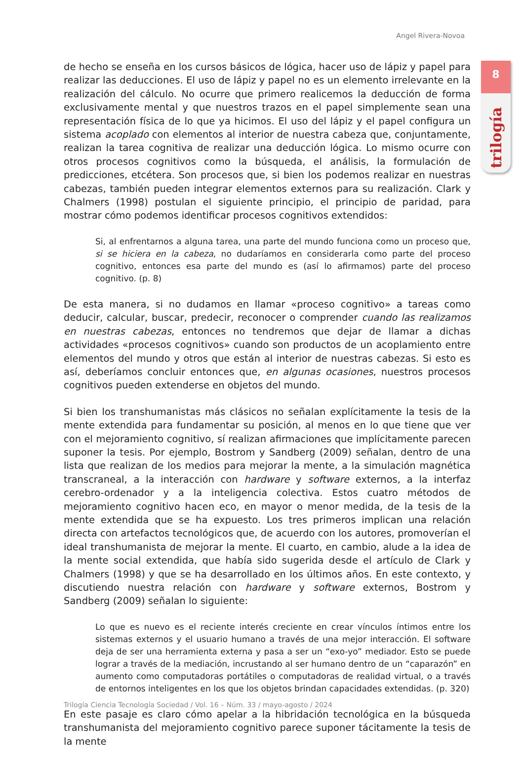Angel Rivera-Novoa
8
trilogía
de hecho se enseña en los cursos básicos de lógica, hacer uso de lápiz y papel para realizar las deducciones. El uso de lápiz y papel no es un elemento irrelevante en la realización del cálculo. No ocurre que primero realicemos la deducción de forma exclusivamente mental y que nuestros trazos en el papel simplemente sean una representación física de lo que ya hicimos. El uso del lápiz y el papel configura un sistema acoplado con elementos al interior de nuestra cabeza que, conjuntamente, realizan la tarea cognitiva de realizar una deducción lógica. Lo mismo ocurre con otros procesos cognitivos como la búsqueda, el análisis, la formulación de predicciones, etcétera. Son procesos que, si bien los podemos realizar en nuestras cabezas, también pueden integrar elementos externos para su realización. Clark y Chalmers (1998) postulan el siguiente principio, el principio de paridad, para mostrar cómo podemos identificar procesos cognitivos extendidos:
Si, al enfrentarnos a alguna tarea, una parte del mundo funciona como un proceso que, si se hiciera en la cabeza, no dudaríamos en considerarla como parte del proceso cognitivo, entonces esa parte del mundo es (así lo afirmamos) parte del proceso cognitivo. (p. 8)
De esta manera, si no dudamos en llamar «proceso cognitivo» a tareas como deducir, calcular, buscar, predecir, reconocer o comprender cuando las realizamos en nuestras cabezas, entonces no tendremos que dejar de llamar a dichas actividades «procesos cognitivos» cuando son productos de un acoplamiento entre elementos del mundo y otros que están al interior de nuestras cabezas. Si esto es así, deberíamos concluir entonces que, en algunas ocasiones, nuestros procesos cognitivos pueden extenderse en objetos del mundo.
Si bien los transhumanistas más clásicos no señalan explícitamente la tesis de la mente extendida para fundamentar su posición, al menos en lo que tiene que ver con el mejoramiento cognitivo, sí realizan afirmaciones que implícitamente parecen suponer la tesis. Por ejemplo, Bostrom y Sandberg (2009) señalan, dentro de una lista que realizan de los medios para mejorar la mente, a la simulación magnética transcraneal, a la interacción con hardware y software externos, a la interfaz cerebro-ordenador y a la inteligencia colectiva. Estos cuatro métodos de mejoramiento cognitivo hacen eco, en mayor o menor medida, de la tesis de la mente extendida que se ha expuesto. Los tres primeros implican una relación directa con artefactos tecnológicos que, de acuerdo con los autores, promoverían el ideal transhumanista de mejorar la mente. El cuarto, en cambio, alude a la idea de la mente social extendida, que había sido sugerida desde el artículo de Clark y Chalmers (1998) y que se ha desarrollado en los últimos años. En este contexto, y discutiendo nuestra relación con hardware y software externos, Bostrom y Sandberg (2009) señalan lo siguiente:
Lo que es nuevo es el reciente interés creciente en crear vínculos íntimos entre los sistemas externos y el usuario humano a través de una mejor interacción. El software deja de ser una herramienta externa y pasa a ser un “exo-yo” mediador. Esto se puede lograr a través de la mediación, incrustando al ser humano dentro de un “caparazón” en aumento como computadoras portátiles o computadoras de realidad virtual, o a través de entornos inteligentes en los que los objetos brindan capacidades extendidas. (p. 320)
En este pasaje es claro cómo apelar a la hibridación tecnológica en la búsqueda transhumanista del mejoramiento cognitivo parece suponer tácitamente la tesis de la mente
Trilogía Ciencia Tecnología Sociedad / Vol. 16 – Núm. 33 / mayo-agosto / 2024